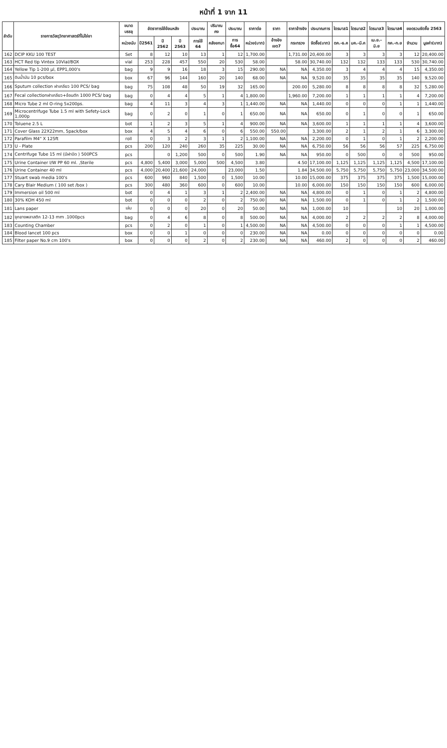หน้าที่ 1 จาก 11
| ลำดับ | รายการวัสดุวิทยาศาสตร์ที่ไม่ใช่ยา | ขนาดบรรจุ | อัตราการใช้ย้อนหลัง | | | ประมาณ | ปริมาณคง | ประมาณ | ราคาต่อ | ราคา | ราคาอ้างอิง | ประมาณการ | ไตรมาส1 | ไตรมาส2 | ไตรมาส3 | ไตรมาส4 | ยอดรวมจัดซื้อ 2563 | |
| --- | --- | --- | --- | --- | --- | --- | --- | --- | --- | --- | --- | --- | --- | --- | --- | --- | --- | --- |
| | | หน่วยนับ | ปี2561 | ปี 2562 | ปี 2563 | การใช้ 64 | คลังยกมา | การซื้อ64 | หน่วย(บาท) | อ้างอิงเขต7 | กระทรวง | จัดซื้อ(บาท) | ตค.-ธ.ค | มค.-มี.ค | เม.ย.-มิ.ย | กค.-ก.ย | จำนวน | มูลค่า(บาท) |
| 162 | DCIP KKU 100 TEST | Set | 8 | 12 | 10 | 13 | 1 | 12 | 1,700.00 | | 1,731.00 | 20,400.00 | 3 | 3 | 3 | 3 | 12 | 20,400.00 |
| 163 | HCT Red tip Vintex 10Vial/BOX | vial | 253 | 228 | 457 | 550 | 20 | 530 | 58.00 | | 58.00 | 30,740.00 | 132 | 132 | 133 | 133 | 530 | 30,740.00 |
| 164 | Yellow Tip 1-200 µl, EPP1,000's | bag | 9 | 9 | 16 | 18 | 3 | 15 | 290.00 | NA | NA | 4,350.00 | 3 | 4 | 4 | 4 | 15 | 4,350.00 |
| 165 | ดินน้ำมัน 10 pcs/box | box | 67 | 96 | 144 | 160 | 20 | 140 | 68.00 | NA | NA | 9,520.00 | 35 | 35 | 35 | 35 | 140 | 9,520.00 |
| 166 | Sputum collection ฝาเกลียว 100 PCS/ bag | bag | 75 | 108 | 48 | 50 | 19 | 32 | 165.00 | | 200.00 | 5,280.00 | 8 | 8 | 8 | 8 | 32 | 5,280.00 |
| 167 | Fecal collectionฝาเกลียว+ช้อนตัก 1000 PCS/ bag | bag | 0 | 4 | 4 | 5 | 1 | 4 | 1,800.00 | | 1,960.00 | 7,200.00 | 1 | 1 | 1 | 1 | 4 | 7,200.00 |
| 168 | Micro Tube 2 ml O-ring 5x200ps. | bag | 4 | 11 | 3 | 4 | 3 | 1 | 1,440.00 | NA | NA | 1,440.00 | 0 | 0 | 0 | 1 | 1 | 1,440.00 |
| 169 | Microcentrifuge Tube 1.5 ml with Sefety-Lock 1,000p | bag | 0 | 2 | 0 | 1 | 0 | 1 | 650.00 | NA | NA | 650.00 | 0 | 1 | 0 | 0 | 1 | 650.00 |
| 170 | Toluene 2.5 L | bot | 1 | 2 | 3 | 5 | 1 | 4 | 900.00 | NA | NA | 3,600.00 | 1 | 1 | 1 | 1 | 4 | 3,600.00 |
| 171 | Cover Glass 22X22mm, 5pack/box | box | 4 | 5 | 4 | 6 | 0 | 6 | 550.00 | 550.00 | | 3,300.00 | 2 | 1 | 2 | 1 | 6 | 3,300.00 |
| 172 | Parafilm M4" X 125ft | roll | 0 | 3 | 2 | 3 | 1 | 2 | 1,100.00 | NA | NA | 2,200.00 | 0 | 1 | 0 | 1 | 2 | 2,200.00 |
| 173 | U - Plate | pcs | 200 | 120 | 240 | 260 | 35 | 225 | 30.00 | NA | NA | 6,750.00 | 56 | 56 | 56 | 57 | 225 | 6,750.00 |
| 174 | Centrifuge Tube 15 ml (มีฝาปิด ) 500PCS | pcs | | 0 | 1,200 | 500 | 0 | 500 | 1.90 | NA | NA | 950.00 | 0 | 500 | 0 | 0 | 500 | 950.00 |
| 175 | Urine Container I/W PP 60 ml. ,Sterile | pcs | 4,800 | 5,400 | 3,000 | 5,000 | 500 | 4,500 | 3.80 | | 4.50 | 17,100.00 | 1,125 | 1,125 | 1,125 | 1,125 | 4,500 | 17,100.00 |
| 176 | Urine Container 40 ml | pcs | 4,000 | 20,400 | 21,600 | 24,000 | | 23,000 | 1.50 | | 1.84 | 34,500.00 | 5,750 | 5,750 | 5,750 | 5,750 | 23,000 | 34,500.00 |
| 177 | Stuart swab media 100's | pcs | 600 | 960 | 840 | 1,500 | 0 | 1,500 | 10.00 | | 10.00 | 15,000.00 | 375 | 375 | 375 | 375 | 1,500 | 15,000.00 |
| 178 | Cary Blair Medium ( 100 set /box ) | pcs | 300 | 480 | 360 | 600 | 0 | 600 | 10.00 | | 10.00 | 6,000.00 | 150 | 150 | 150 | 150 | 600 | 6,000.00 |
| 179 | Immersion oil 500 ml | bot | 0 | 4 | 1 | 3 | 1 | 2 | 2,400.00 | NA | NA | 4,800.00 | 0 | 1 | 0 | 1 | 2 | 4,800.00 |
| 180 | 30% KOH 450 ml | bot | 0 | 0 | 0 | 2 | 0 | 2 | 750.00 | NA | NA | 1,500.00 | 0 | 1 | 0 | 1 | 2 | 1,500.00 |
| 181 | Lans paper | เล่ม | 0 | 0 | 0 | 20 | 0 | 20 | 50.00 | NA | NA | 1,000.00 | 10 | | | 10 | 20 | 1,000.00 |
| 182 | จุกยางพลาสติก 12-13 mm .1000pcs | bag | 0 | 4 | 6 | 8 | 0 | 8 | 500.00 | NA | NA | 4,000.00 | 2 | 2 | 2 | 2 | 8 | 4,000.00 |
| 183 | Counting Chamber | pcs | 0 | 2 | 0 | 1 | 0 | 1 | 4,500.00 | NA | NA | 4,500.00 | 0 | 0 | 0 | 1 | 1 | 4,500.00 |
| 184 | Blood lancet 100 pcs | box | 0 | 0 | 1 | 0 | 0 | 0 | 230.00 | NA | NA | 0.00 | 0 | 0 | 0 | 0 | 0 | 0.00 |
| 185 | Filter paper No.9 cm 100's | box | 0 | 0 | 0 | 2 | 0 | 2 | 230.00 | NA | NA | 460.00 | 2 | 0 | 0 | 0 | 2 | 460.00 |